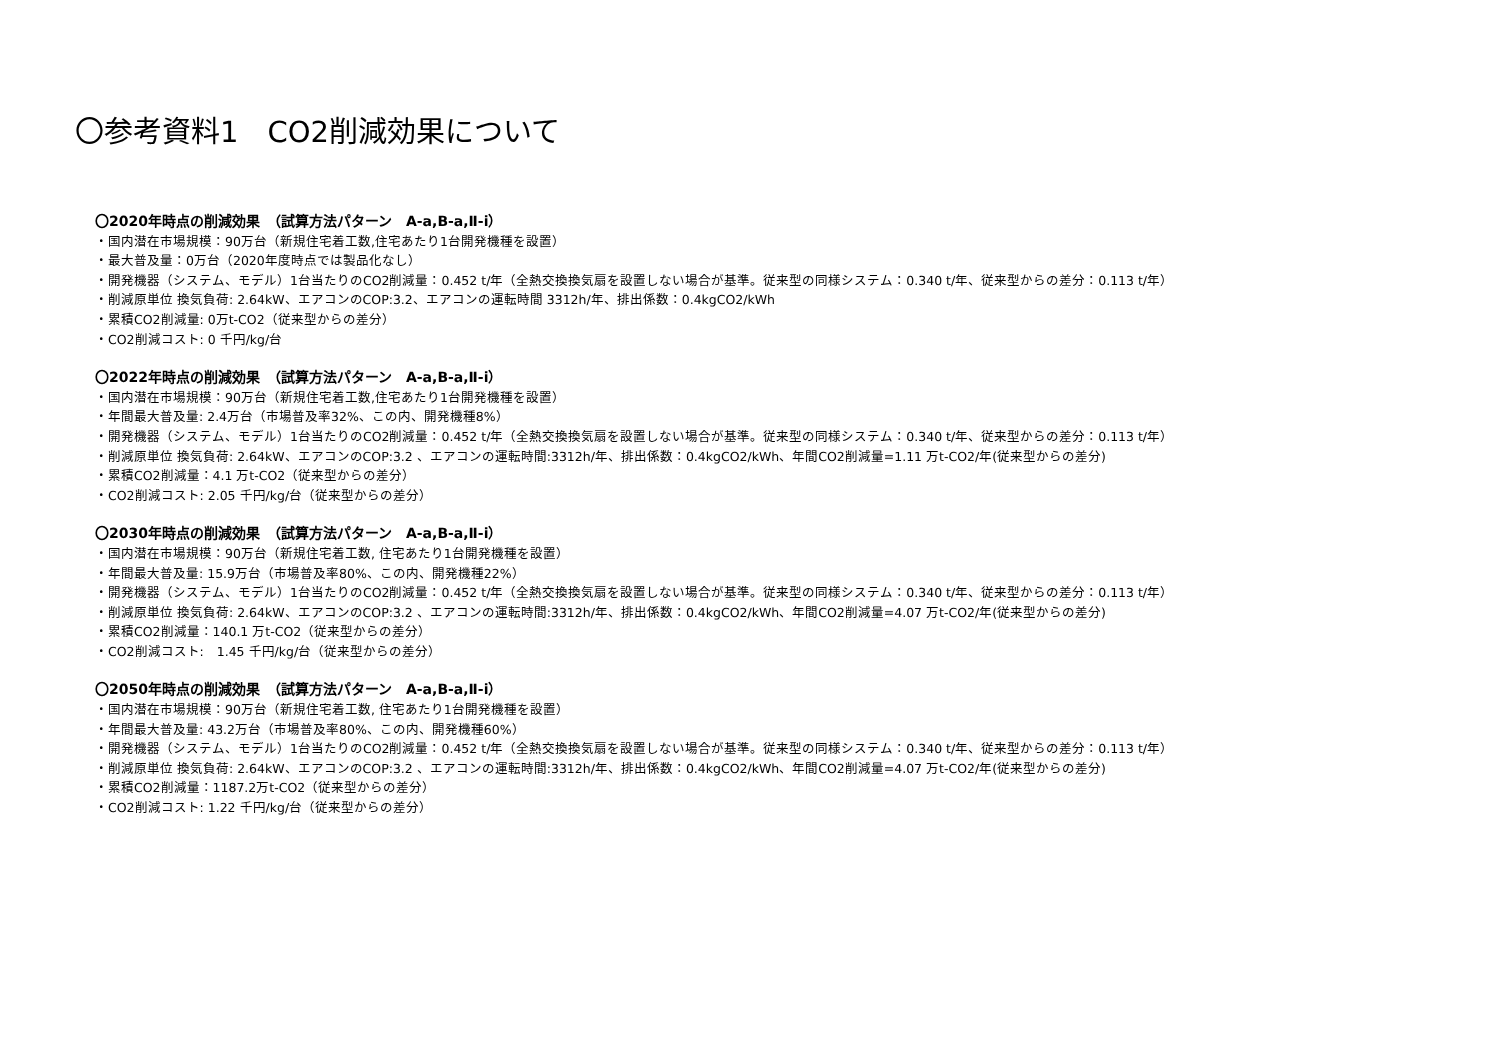〇参考資料1　CO2削減効果について
〇2020年時点の削減効果　（試算方法パターン　A-a,B-a,Ⅱ-ⅰ）
・国内潜在市場規模：90万台（新規住宅着工数,住宅あたり1台開発機種を設置）
・最大普及量：0万台（2020年度時点では製品化なし）
・開発機器（システム、モデル）1台当たりのCO2削減量：0.452 t/年（全熱交換換気扇を設置しない場合が基準。従来型の同様システム：0.340 t/年、従来型からの差分：0.113 t/年）
・削減原単位 換気負荷: 2.64kW、エアコンのCOP:3.2、エアコンの運転時間 3312h/年、排出係数：0.4kgCO2/kWh
・累積CO2削減量: 0万t-CO2（従来型からの差分）
・CO2削減コスト: 0 千円/kg/台
〇2022年時点の削減効果　（試算方法パターン　A-a,B-a,Ⅱ-ⅰ）
・国内潜在市場規模：90万台（新規住宅着工数,住宅あたり1台開発機種を設置）
・年間最大普及量: 2.4万台（市場普及率32%、この内、開発機種8%）
・開発機器（システム、モデル）1台当たりのCO2削減量：0.452 t/年（全熱交換換気扇を設置しない場合が基準。従来型の同様システム：0.340 t/年、従来型からの差分：0.113 t/年）
・削減原単位 換気負荷: 2.64kW、エアコンのCOP:3.2 、エアコンの運転時間:3312h/年、排出係数：0.4kgCO2/kWh、年間CO2削減量=1.11 万t-CO2/年(従来型からの差分)
・累積CO2削減量：4.1 万t-CO2（従来型からの差分）
・CO2削減コスト: 2.05 千円/kg/台（従来型からの差分）
〇2030年時点の削減効果　（試算方法パターン　A-a,B-a,Ⅱ-ⅰ）
・国内潜在市場規模：90万台（新規住宅着工数, 住宅あたり1台開発機種を設置）
・年間最大普及量: 15.9万台（市場普及率80%、この内、開発機種22%）
・開発機器（システム、モデル）1台当たりのCO2削減量：0.452 t/年（全熱交換換気扇を設置しない場合が基準。従来型の同様システム：0.340 t/年、従来型からの差分：0.113 t/年）
・削減原単位 換気負荷: 2.64kW、エアコンのCOP:3.2 、エアコンの運転時間:3312h/年、排出係数：0.4kgCO2/kWh、年間CO2削減量=4.07 万t-CO2/年(従来型からの差分)
・累積CO2削減量：140.1 万t-CO2（従来型からの差分）
・CO2削減コスト:　1.45 千円/kg/台（従来型からの差分）
〇2050年時点の削減効果　（試算方法パターン　A-a,B-a,Ⅱ-ⅰ）
・国内潜在市場規模：90万台（新規住宅着工数, 住宅あたり1台開発機種を設置）
・年間最大普及量: 43.2万台（市場普及率80%、この内、開発機種60%）
・開発機器（システム、モデル）1台当たりのCO2削減量：0.452 t/年（全熱交換換気扇を設置しない場合が基準。従来型の同様システム：0.340 t/年、従来型からの差分：0.113 t/年）
・削減原単位 換気負荷: 2.64kW、エアコンのCOP:3.2 、エアコンの運転時間:3312h/年、排出係数：0.4kgCO2/kWh、年間CO2削減量=4.07 万t-CO2/年(従来型からの差分)
・累積CO2削減量：1187.2万t-CO2（従来型からの差分）
・CO2削減コスト: 1.22 千円/kg/台（従来型からの差分）